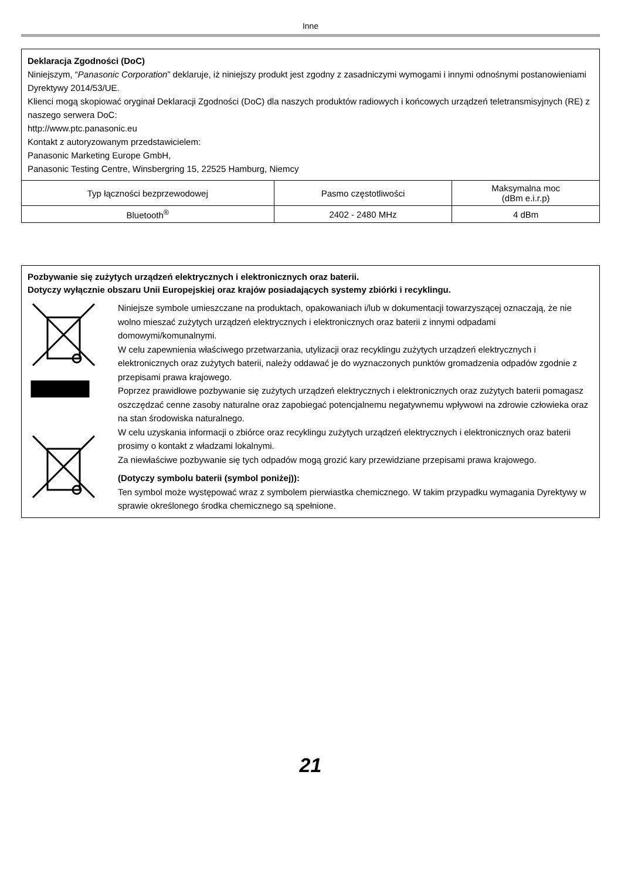Inne
Deklaracja Zgodności (DoC)
Niniejszym, “Panasonic Corporation” deklaruje, iż niniejszy produkt jest zgodny z zasadniczymi wymogami i innymi odnośnymi postanowieniami Dyrektywy 2014/53/UE.
Klienci mogą skopiować oryginał Deklaracji Zgodności (DoC) dla naszych produktów radiowych i końcowych urządzeń teletransmisyjnych (RE) z naszego serwera DoC:
http://www.ptc.panasonic.eu
Kontakt z autoryzowanym przedstawicielem:
Panasonic Marketing Europe GmbH,
Panasonic Testing Centre, Winsbergring 15, 22525 Hamburg, Niemcy
| Typ łączności bezprzewodowej | Pasmo częstotliwości | Maksymalna moc (dBm e.i.r.p) |
| Bluetooth<sup>®</sup> | 2402 - 2480 MHz | 4 dBm |
Pozbywanie się zużytych urządzeń elektrycznych i elektronicznych oraz baterii.
Dotyczy wyłącznie obszaru Unii Europejskiej oraz krajów posiadających systemy zbiórki i recyklingu.
Niniejsze symbole umieszczane na produktach, opakowaniach i/lub w dokumentacji towarzyszącej oznaczają, że nie wolno mieszać zużytych urządzeń elektrycznych i elektronicznych oraz baterii z innymi odpadami domowymi/komunalnymi.
W celu zapewnienia właściwego przetwarzania, utylizacji oraz recyklingu zużytych urządzeń elektrycznych i elektronicznych oraz zużytych baterii, należy oddawać je do wyznaczonych punktów gromadzenia odpadów zgodnie z przepisami prawa krajowego.
Poprzez prawidłowe pozbywanie się zużytych urządzeń elektrycznych i elektronicznych oraz zużytych baterii pomagasz oszczędzać cenne zasoby naturalne oraz zapobiegać potencjalnemu negatywnemu wpływowi na zdrowie człowieka oraz na stan środowiska naturalnego.
W celu uzyskania informacji o zbiórce oraz recyklingu zużytych urządzeń elektrycznych i elektronicznych oraz baterii prosimy o kontakt z władzami lokalnymi.
Za niewłaściwe pozbywanie się tych odpadów mogą grozić kary przewidziane przepisami prawa krajowego.
(Dotyczy symbolu baterii (symbol poniżej)):
Ten symbol może występować wraz z symbolem pierwiastka chemicznego. W takim przypadku wymagania Dyrektywy w sprawie określonego środka chemicznego są spełnione.
21